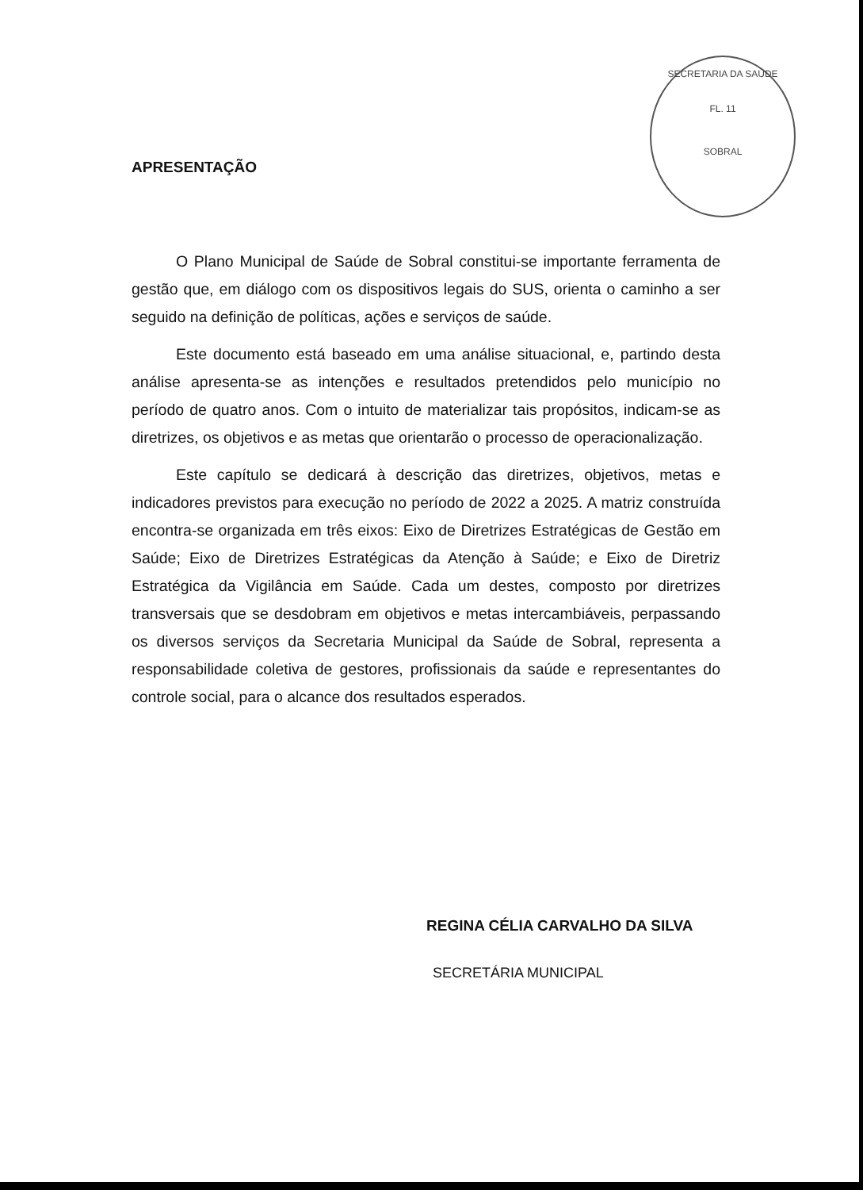SECRETARIA DA SAÚDE
FL. 11
SOBRAL
APRESENTAÇÃO
O Plano Municipal de Saúde de Sobral constitui-se importante ferramenta de gestão que, em diálogo com os dispositivos legais do SUS, orienta o caminho a ser seguido na definição de políticas, ações e serviços de saúde.
Este documento está baseado em uma análise situacional, e, partindo desta análise apresenta-se as intenções e resultados pretendidos pelo município no período de quatro anos. Com o intuito de materializar tais propósitos, indicam-se as diretrizes, os objetivos e as metas que orientarão o processo de operacionalização.
Este capítulo se dedicará à descrição das diretrizes, objetivos, metas e indicadores previstos para execução no período de 2022 a 2025. A matriz construída encontra-se organizada em três eixos: Eixo de Diretrizes Estratégicas de Gestão em Saúde; Eixo de Diretrizes Estratégicas da Atenção à Saúde; e Eixo de Diretriz Estratégica da Vigilância em Saúde. Cada um destes, composto por diretrizes transversais que se desdobram em objetivos e metas intercambiáveis, perpassando os diversos serviços da Secretaria Municipal da Saúde de Sobral, representa a responsabilidade coletiva de gestores, profissionais da saúde e representantes do controle social, para o alcance dos resultados esperados.
REGINA CÉLIA CARVALHO DA SILVA
SECRETÁRIA MUNICIPAL